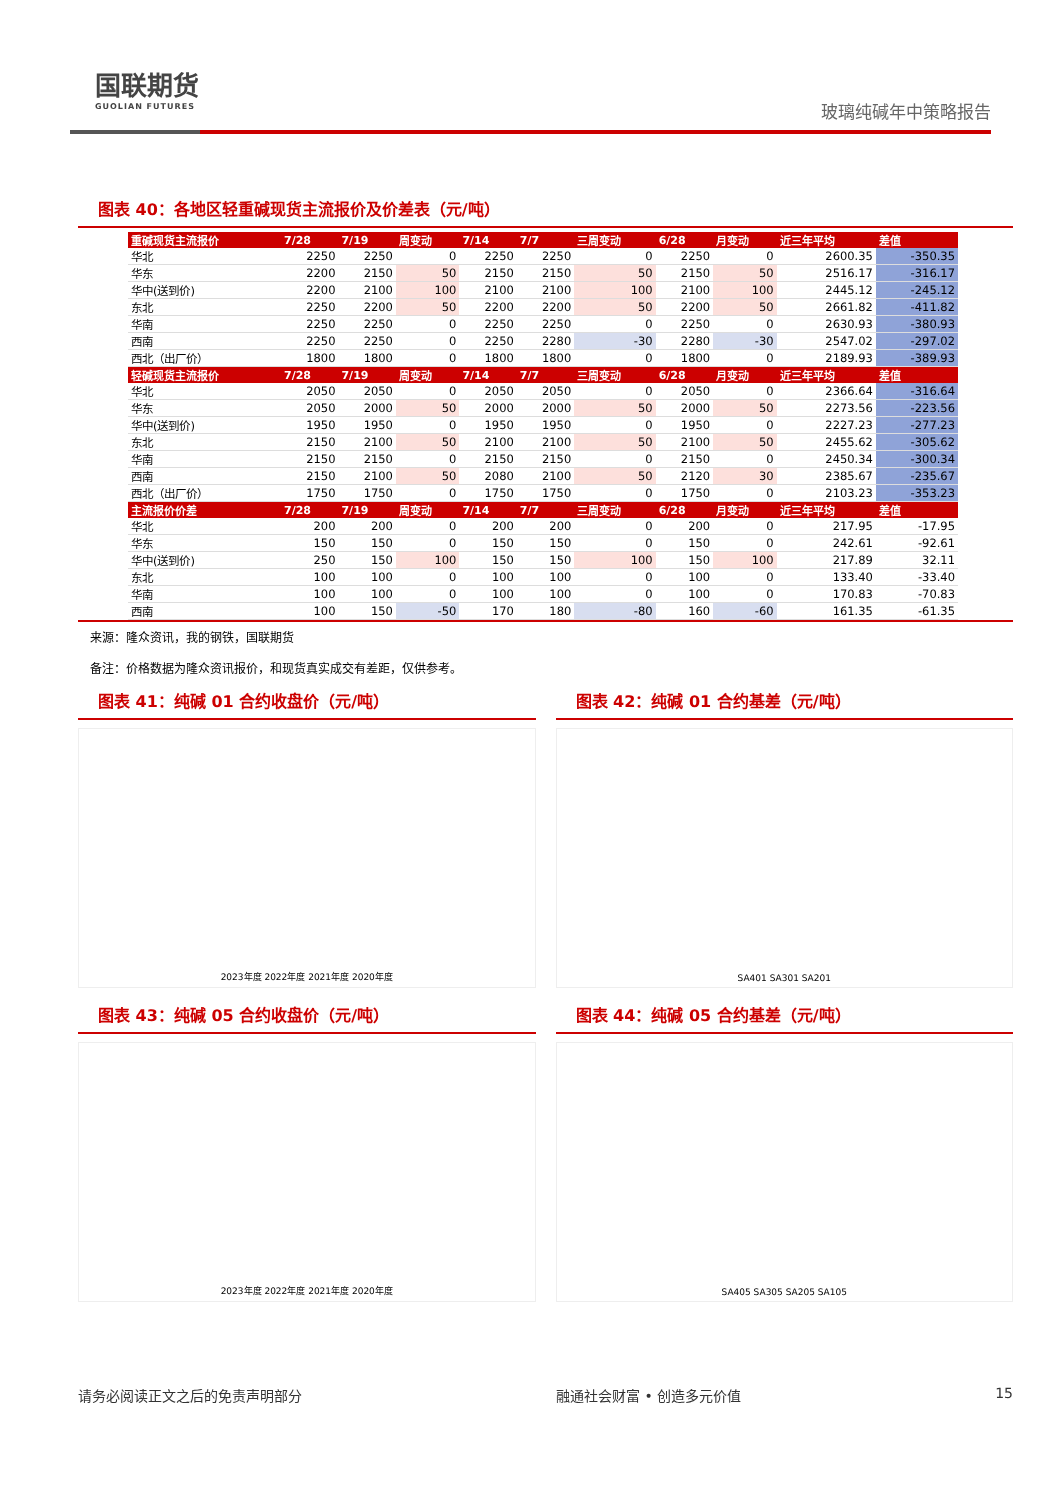国联期货
GUOLIAN FUTURES
玻璃纯碱年中策略报告
图表 40：各地区轻重碱现货主流报价及价差表（元/吨）
| 重碱现货主流报价 | 7/28 | 7/19 | 周变动 | 7/14 | 7/7 | 三周变动 | 6/28 | 月变动 | 近三年平均 | 差值 |
| --- | --- | --- | --- | --- | --- | --- | --- | --- | --- | --- |
| 华北 | 2250 | 2250 | 0 | 2250 | 2250 | 0 | 2250 | 0 | 2600.35 | -350.35 |
| 华东 | 2200 | 2150 | 50 | 2150 | 2150 | 50 | 2150 | 50 | 2516.17 | -316.17 |
| 华中(送到价) | 2200 | 2100 | 100 | 2100 | 2100 | 100 | 2100 | 100 | 2445.12 | -245.12 |
| 东北 | 2250 | 2200 | 50 | 2200 | 2200 | 50 | 2200 | 50 | 2661.82 | -411.82 |
| 华南 | 2250 | 2250 | 0 | 2250 | 2250 | 0 | 2250 | 0 | 2630.93 | -380.93 |
| 西南 | 2250 | 2250 | 0 | 2250 | 2280 | -30 | 2280 | -30 | 2547.02 | -297.02 |
| 西北（出厂价） | 1800 | 1800 | 0 | 1800 | 1800 | 0 | 1800 | 0 | 2189.93 | -389.93 |
| 轻碱现货主流报价 | 7/28 | 7/19 | 周变动 | 7/14 | 7/7 | 三周变动 | 6/28 | 月变动 | 近三年平均 | 差值 |
| 华北 | 2050 | 2050 | 0 | 2050 | 2050 | 0 | 2050 | 0 | 2366.64 | -316.64 |
| 华东 | 2050 | 2000 | 50 | 2000 | 2000 | 50 | 2000 | 50 | 2273.56 | -223.56 |
| 华中(送到价) | 1950 | 1950 | 0 | 1950 | 1950 | 0 | 1950 | 0 | 2227.23 | -277.23 |
| 东北 | 2150 | 2100 | 50 | 2100 | 2100 | 50 | 2100 | 50 | 2455.62 | -305.62 |
| 华南 | 2150 | 2150 | 0 | 2150 | 2150 | 0 | 2150 | 0 | 2450.34 | -300.34 |
| 西南 | 2150 | 2100 | 50 | 2080 | 2100 | 50 | 2120 | 30 | 2385.67 | -235.67 |
| 西北（出厂价） | 1750 | 1750 | 0 | 1750 | 1750 | 0 | 1750 | 0 | 2103.23 | -353.23 |
| 主流报价价差 | 7/28 | 7/19 | 周变动 | 7/14 | 7/7 | 三周变动 | 6/28 | 月变动 | 近三年平均 | 差值 |
| 华北 | 200 | 200 | 0 | 200 | 200 | 0 | 200 | 0 | 217.95 | -17.95 |
| 华东 | 150 | 150 | 0 | 150 | 150 | 0 | 150 | 0 | 242.61 | -92.61 |
| 华中(送到价) | 250 | 150 | 100 | 150 | 150 | 100 | 150 | 100 | 217.89 | 32.11 |
| 东北 | 100 | 100 | 0 | 100 | 100 | 0 | 100 | 0 | 133.40 | -33.40 |
| 华南 | 100 | 100 | 0 | 100 | 100 | 0 | 100 | 0 | 170.83 | -70.83 |
| 西南 | 100 | 150 | -50 | 170 | 180 | -80 | 160 | -60 | 161.35 | -61.35 |
来源：隆众资讯，我的钢铁，国联期货
备注：价格数据为隆众资讯报价，和现货真实成交有差距，仅供参考。
图表 41：纯碱 01 合约收盘价（元/吨）
2023年度 2022年度 2021年度 2020年度
图表 42：纯碱 01 合约基差（元/吨）
SA401 SA301 SA201
图表 43：纯碱 05 合约收盘价（元/吨）
2023年度 2022年度 2021年度 2020年度
图表 44：纯碱 05 合约基差（元/吨）
SA405 SA305 SA205 SA105
请务必阅读正文之后的免责声明部分 融通社会财富 • 创造多元价值 15